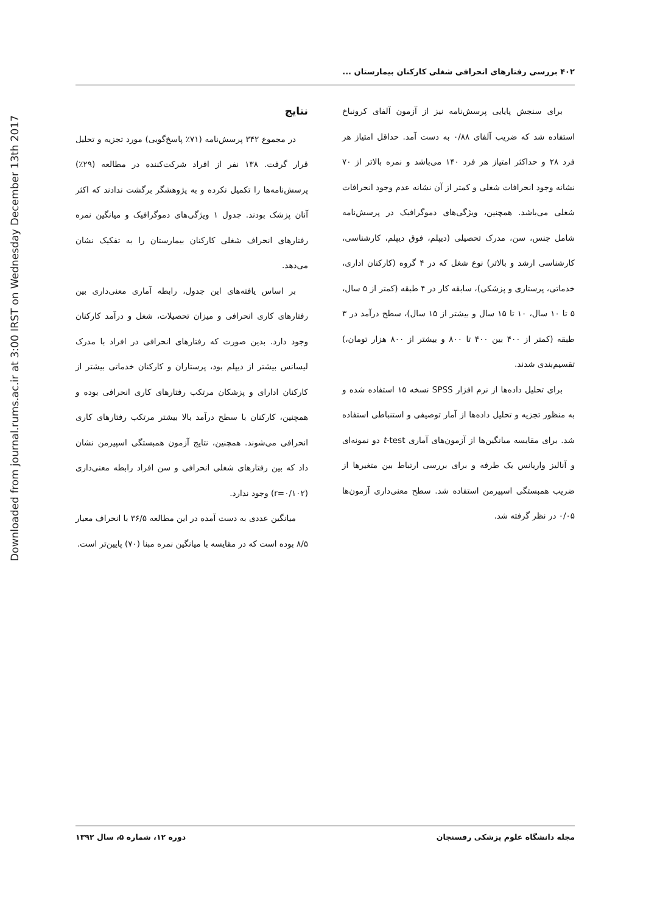Downloaded from journal.rums.ac.ir at 3:00 IRST on Wednesday December 13th 2017
۴۰۲ بررسی رفتارهای انحرافی شغلی کارکنان بیمارستان ...
برای سنجش پایایی پرسش‌نامه نیز از آزمون آلفای کرونباخ استفاده شد که ضریب آلفای ۰/۸۸ به دست آمد. حداقل امتیاز هر فرد ۲۸ و حداکثر امتیاز هر فرد ۱۴۰ می‌باشد و نمره بالاتر از ۷۰ نشانه وجود انحرافات شغلی و کمتر از آن نشانه عدم وجود انحرافات شغلی می‌باشد. همچنین، ویژگی‌های دموگرافیک در پرسش‌نامه شامل جنس، سن، مدرک تحصیلی (دیپلم، فوق دیپلم، کارشناسی، کارشناسی ارشد و بالاتر) نوع شغل که در ۴ گروه (کارکنان اداری، خدماتی، پرستاری و پزشکی)، سابقه کار در ۴ طبقه (کمتر از ۵ سال، ۵ تا ۱۰ سال، ۱۰ تا ۱۵ سال و بیشتر از ۱۵ سال)، سطح درآمد در ۳ طبقه (کمتر از ۴۰۰ بین ۴۰۰ تا ۸۰۰ و بیشتر از ۸۰۰ هزار تومان،) تقسیم‌بندی شدند.
برای تحلیل داده‌ها از نرم افزار SPSS نسخه ۱۵ استفاده شده و به منظور تجزیه و تحلیل داده‌ها از آمار توصیفی و استنباطی استفاده شد. برای مقایسه میانگین‌ها از آزمون‌های آماری t-test دو نمونه‌ای و آنالیز واریانس یک طرفه و برای بررسی ارتباط بین متغیرها از ضریب همبستگی اسپیرمن استفاده شد. سطح معنی‌داری آزمون‌ها ۰/۰۵ در نظر گرفته شد.
نتایج
در مجموع ۳۴۲ پرسش‌نامه (۷۱٪ پاسخ‌گویی) مورد تجزیه و تحلیل قرار گرفت. ۱۳۸ نفر از افراد شرکت‌کننده در مطالعه (۲۹٪) پرسش‌نامه‌ها را تکمیل نکرده و به پژوهشگر برگشت ندادند که اکثر آنان پزشک بودند. جدول ۱ ویژگی‌های دموگرافیک و میانگین نمره رفتارهای انحراف شغلی کارکنان بیمارستان را به تفکیک نشان می‌دهد.
بر اساس یافته‌های این جدول، رابطه آماری معنی‌داری بین رفتارهای کاری انحرافی و میزان تحصیلات، شغل و درآمد کارکنان وجود دارد. بدین صورت که رفتارهای انحرافی در افراد با مدرک لیسانس بیشتر از دیپلم بود، پرستاران و کارکنان خدماتی بیشتر از کارکنان ادارای و پزشکان مرتکب رفتارهای کاری انحرافی بوده و همچنین، کارکنان با سطح درآمد بالا بیشتر مرتکب رفتارهای کاری انحرافی می‌شوند. همچنین، نتایج آزمون همبستگی اسپیرمن نشان داد که بین رفتارهای شغلی انحرافی و سن افراد رابطه معنی‌داری (r=۰/۱۰۲) وجود ندارد.
میانگین عددی به دست آمده در این مطالعه ۳۶/۵ با انحراف معیار ۸/۵ بوده است که در مقایسه با میانگین نمره مبنا (۷۰) پایین‌تر است.
مجله دانشگاه علوم پزشکی رفسنجان دوره ۱۲، شماره ۵، سال ۱۳۹۲